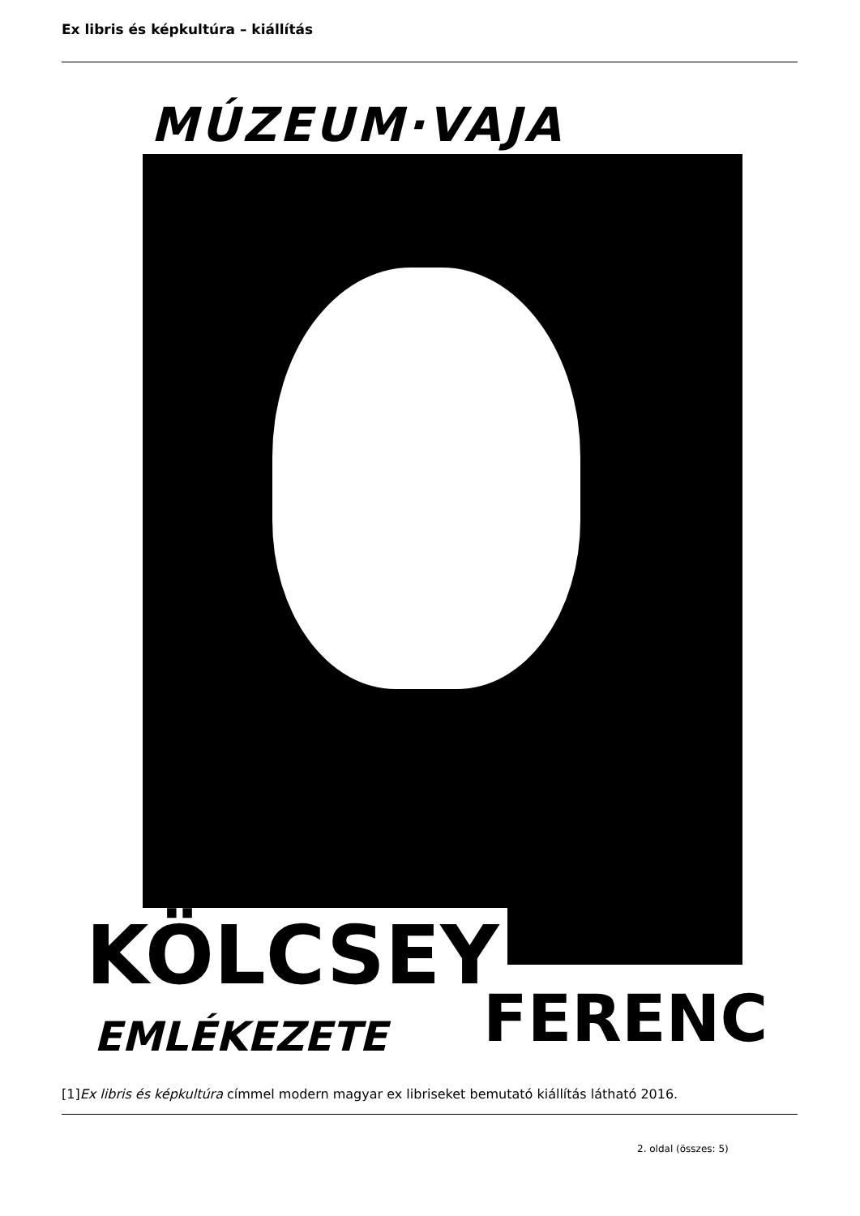Ex libris és képkultúra – kiállítás
MÚZEUM·VAJA
KÖLCSEY
FERENC
EMLÉKEZETE
[1]Ex libris és képkultúra címmel modern magyar ex libriseket bemutató kiállítás látható 2016.
2. oldal (összes: 5)